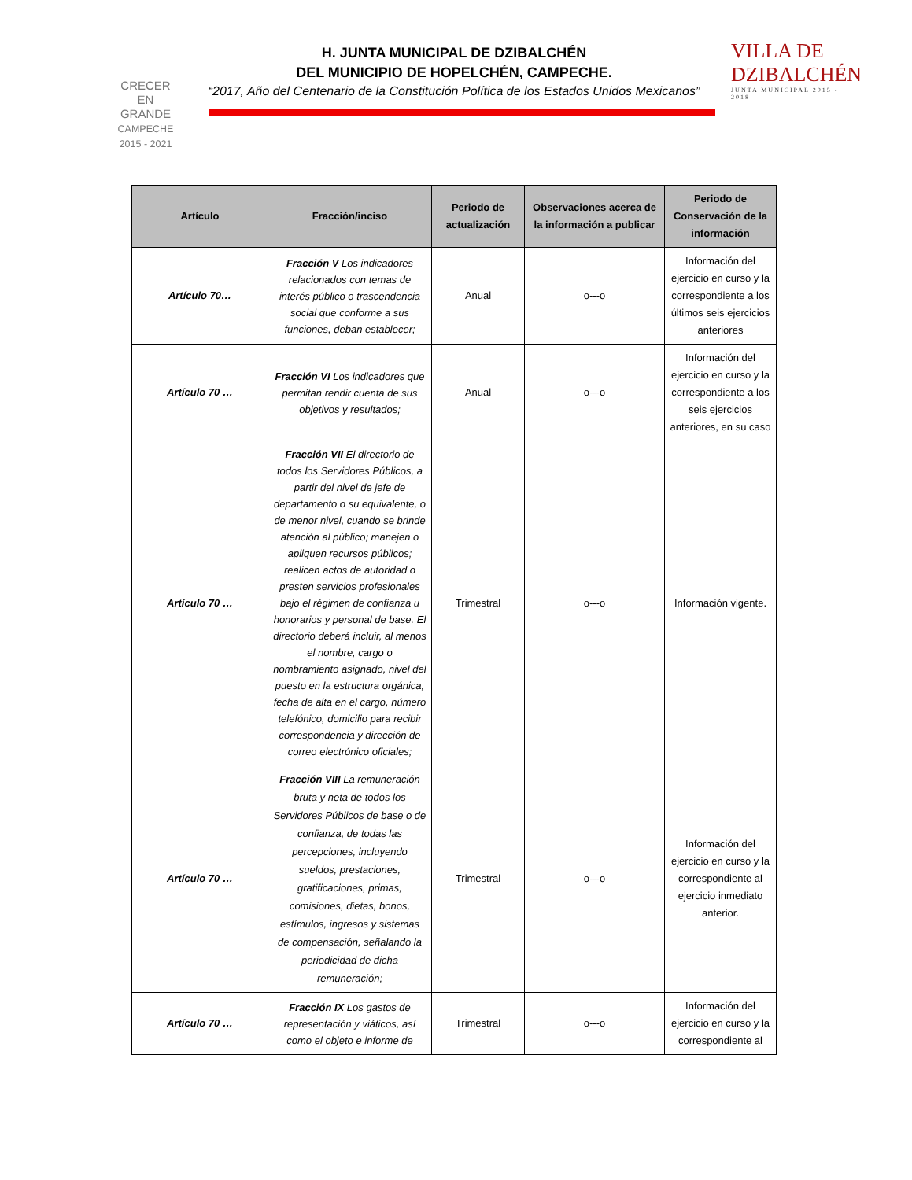CRECER
EN
GRANDE
CAMPECHE
2015 - 2021
H. JUNTA MUNICIPAL DE DZIBALCHÉN
DEL MUNICIPIO DE HOPELCHÉN, CAMPECHE.
“2017, Año del Centenario de la Constitución Política de los Estados Unidos Mexicanos”
VILLA DE
DZIBALCHÉN
JUNTA MUNICIPAL 2015 - 2018
| Artículo | Fracción/inciso | Periodo de actualización | Observaciones acerca de la información a publicar | Periodo de Conservación de la información |
| --- | --- | --- | --- | --- |
| Artículo 70… | Fracción V Los indicadores relacionados con temas de interés público o trascendencia social que conforme a sus funciones, deban establecer; | Anual | o---o | Información del ejercicio en curso y la correspondiente a los últimos seis ejercicios anteriores |
| Artículo 70 … | Fracción VI Los indicadores que permitan rendir cuenta de sus objetivos y resultados; | Anual | o---o | Información del ejercicio en curso y la correspondiente a los seis ejercicios anteriores, en su caso |
| Artículo 70 … | Fracción VII El directorio de todos los Servidores Públicos, a partir del nivel de jefe de departamento o su equivalente, o de menor nivel, cuando se brinde atención al público; manejen o apliquen recursos públicos; realicen actos de autoridad o presten servicios profesionales bajo el régimen de confianza u honorarios y personal de base. El directorio deberá incluir, al menos el nombre, cargo o nombramiento asignado, nivel del puesto en la estructura orgánica, fecha de alta en el cargo, número telefónico, domicilio para recibir correspondencia y dirección de correo electrónico oficiales; | Trimestral | o---o | Información vigente. |
| Artículo 70 … | Fracción VIII La remuneración bruta y neta de todos los Servidores Públicos de base o de confianza, de todas las percepciones, incluyendo sueldos, prestaciones, gratificaciones, primas, comisiones, dietas, bonos, estímulos, ingresos y sistemas de compensación, señalando la periodicidad de dicha remuneración; | Trimestral | o---o | Información del ejercicio en curso y la correspondiente al ejercicio inmediato anterior. |
| Artículo 70 … | Fracción IX Los gastos de representación y viáticos, así como el objeto e informe de | Trimestral | o---o | Información del ejercicio en curso y la correspondiente al |